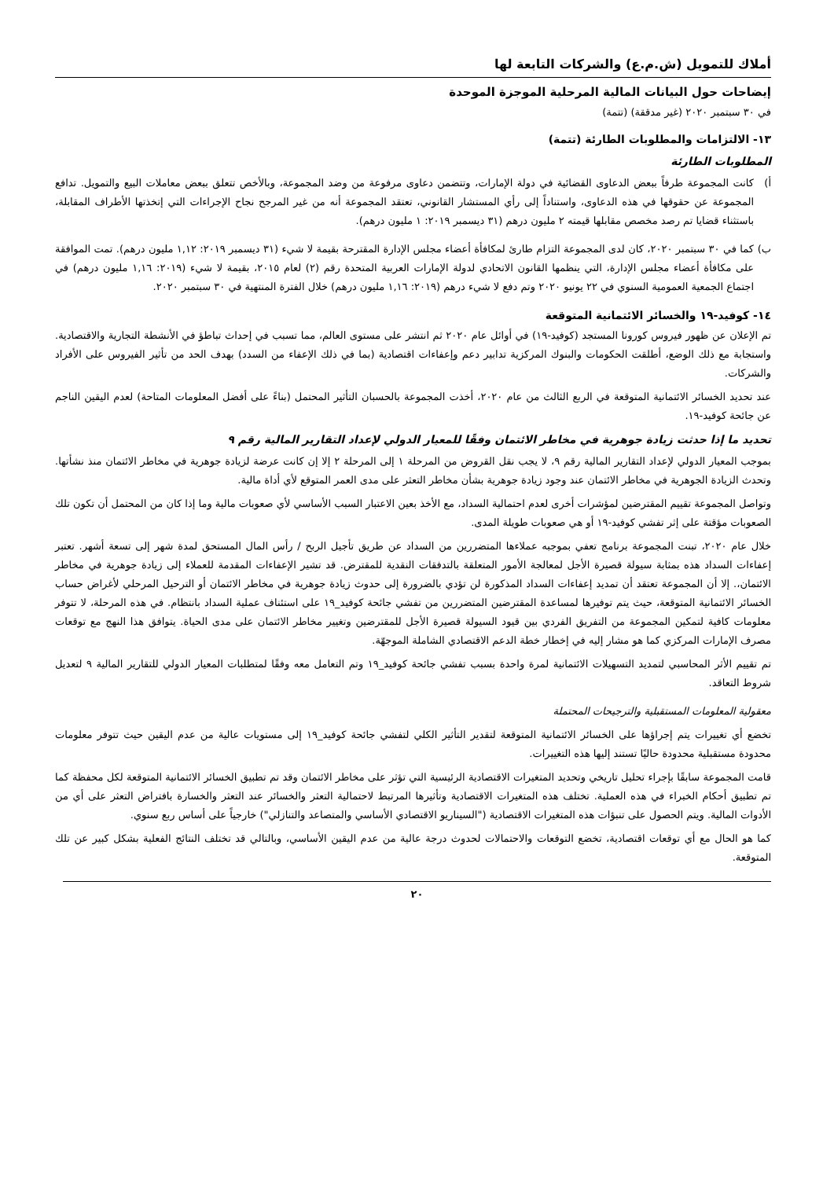أملاك للتمويل (ش.م.ع) والشركات التابعة لها
إيضاحات حول البيانات المالية المرحلية الموجزة الموحدة
في ٣٠ سبتمبر ٢٠٢٠ (غير مدققة) (تتمة)
١٣- الالتزامات والمطلوبات الطارئة (تتمة)
المطلوبات الطارئة
أ) كانت المجموعة طرفاً ببعض الدعاوى القضائية في دولة الإمارات، وتتضمن دعاوى مرفوعة من وضد المجموعة، وبالأخص تتعلق ببعض معاملات البيع والتمويل. تدافع المجموعة عن حقوقها في هذه الدعاوى، واستناداً إلى رأي المستشار القانوني، تعتقد المجموعة أنه من غير المرجح نجاح الإجراءات التي إتخذتها الأطراف المقابلة، باستثناء قضايا تم رصد مخصص مقابلها قيمته ٢ مليون درهم (٣١ ديسمبر ٢٠١٩: ١ مليون درهم).
ب) كما في ٣٠ سبتمبر ٢٠٢٠، كان لدى المجموعة التزام طارئ لمكافأة أعضاء مجلس الإدارة المقترحة بقيمة لا شيء (٣١ ديسمبر ٢٠١٩: ١,١٢ مليون درهم). تمت الموافقة على مكافأة أعضاء مجلس الإدارة، التي ينظمها القانون الاتحادي لدولة الإمارات العربية المتحدة رقم (٢) لعام ٢٠١٥، بقيمة لا شيء (٢٠١٩: ١,١٦ مليون درهم) في اجتماع الجمعية العمومية السنوي في ٢٢ يونيو ٢٠٢٠ وتم دفع لا شيء درهم (٢٠١٩: ١,١٦ مليون درهم) خلال الفترة المنتهية في ٣٠ سبتمبر ٢٠٢٠.
١٤- كوفيد-١٩ والخسائر الائتمانية المتوقعة
تم الإعلان عن ظهور فيروس كورونا المستجد (كوفيد-١٩) في أوائل عام ٢٠٢٠ ثم انتشر على مستوى العالم، مما تسبب في إحداث تباطؤ في الأنشطة التجارية والاقتصادية. واستجابة مع ذلك الوضع، أطلقت الحكومات والبنوك المركزية تدابير دعم وإعفاءات اقتصادية (بما في ذلك الإعفاء من السدد) بهدف الحد من تأثير الفيروس على الأفراد والشركات.
عند تحديد الخسائر الائتمانية المتوقعة في الربع الثالث من عام ٢٠٢٠، أخذت المجموعة بالحسبان التأثير المحتمل (بناءً على أفضل المعلومات المتاحة) لعدم اليقين الناجم عن جائحة كوفيد-١٩.
تحديد ما إذا حدثت زيادة جوهرية في مخاطر الائتمان وفقًا للمعيار الدولي لإعداد التقارير المالية رقم ٩
بموجب المعيار الدولي لإعداد التقارير المالية رقم ٩، لا يجب نقل القروض من المرحلة ١ إلى المرحلة ٢ إلا إن كانت عرضة لزيادة جوهرية في مخاطر الائتمان منذ نشأتها. وتحدث الزيادة الجوهرية في مخاطر الائتمان عند وجود زيادة جوهرية بشأن مخاطر التعثر على مدى العمر المتوقع لأي أداة مالية.
وتواصل المجموعة تقييم المقترضين لمؤشرات أخرى لعدم احتمالية السداد، مع الأخذ بعين الاعتبار السبب الأساسي لأي صعوبات مالية وما إذا كان من المحتمل أن تكون تلك الصعوبات مؤقتة على إثر تفشي كوفيد-١٩ أو هي صعوبات طويلة المدى.
خلال عام ٢٠٢٠، تبنت المجموعة برنامج تعفي بموجبه عملاءها المتضررين من السداد عن طريق تأجيل الربح / رأس المال المستحق لمدة شهر إلى تسعة أشهر. تعتبر إعفاءات السداد هذه بمثابة سيولة قصيرة الأجل لمعالجة الأمور المتعلقة بالتدفقات النقدية للمقترض. قد تشير الإعفاءات المقدمة للعملاء إلى زيادة جوهرية في مخاطر الائتمان،. إلا أن المجموعة تعتقد أن تمديد إعفاءات السداد المذكورة لن تؤدي بالضرورة إلى حدوث زيادة جوهرية في مخاطر الائتمان أو الترحيل المرحلي لأغراض حساب الخسائر الائتمانية المتوقعة، حيث يتم توفيرها لمساعدة المقترضين المتضررين من تفشي جائحة كوفيد_١٩ على استئناف عملية السداد بانتظام. في هذه المرحلة، لا تتوفر معلومات كافية لتمكين المجموعة من التفريق الفردي بين قيود السيولة قصيرة الأجل للمقترضين وتغيير مخاطر الائتمان على مدى الحياة. يتوافق هذا النهج مع توقعات مصرف الإمارات المركزي كما هو مشار إليه في إخطار خطة الدعم الاقتصادي الشاملة الموجهّة.
تم تقييم الأثر المحاسبي لتمديد التسهيلات الائتمانية لمرة واحدة بسبب تفشي جائحة كوفيد_١٩ وتم التعامل معه وفقًا لمتطلبات المعيار الدولي للتقارير المالية ٩ لتعديل شروط التعاقد.
معقولية المعلومات المستقبلية والترجيحات المحتملة
تخضع أي تغييرات يتم إجراؤها على الخسائر الائتمانية المتوقعة لتقدير التأثير الكلي لتفشي جائحة كوفيد_١٩ إلى مستويات عالية من عدم اليقين حيث تتوفر معلومات محدودة مستقبلية محدودة حاليًا تستند إليها هذه التغييرات.
قامت المجموعة سابقًا بإجراء تحليل تاريخي وتحديد المتغيرات الاقتصادية الرئيسية التي تؤثر على مخاطر الائتمان وقد تم تطبيق الخسائر الائتمانية المتوقعة لكل محفظة كما تم تطبيق أحكام الخبراء في هذه العملية. تختلف هذه المتغيرات الاقتصادية وتأثيرها المرتبط لاحتمالية التعثر والخسائر عند التعثر والخسارة بافتراض التعثر على أي من الأدوات المالية. ويتم الحصول على تنبؤات هذه المتغيرات الاقتصادية ("السيناريو الاقتصادي الأساسي والمتصاعد والتنازلي") خارجياً على أساس ربع سنوي.
كما هو الحال مع أي توقعات اقتصادية، تخضع التوقعات والاحتمالات لحدوث درجة عالية من عدم اليقين الأساسي، وبالتالي قد تختلف النتائج الفعلية بشكل كبير عن تلك المتوقعة.
٢٠